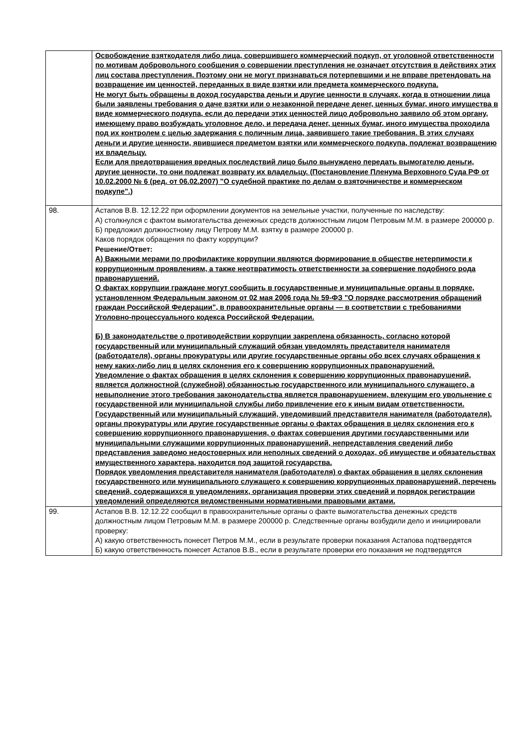| | Освобождение взяткодателя либо лица, совершившего коммерческий подкуп, от уголовной ответственности по мотивам добровольного сообщения о совершении преступления не означает отсутствия в действиях этих лиц состава преступления. Поэтому они не могут признаваться потерпевшими и не вправе претендовать на возвращение им ценностей, переданных в виде взятки или предмета коммерческого подкупа. Не могут быть обращены в доход государства деньги и другие ценности в случаях, когда в отношении лица были заявлены требования о даче взятки или о незаконной передаче денег, ценных бумаг, иного имущества в виде коммерческого подкупа, если до передачи этих ценностей лицо добровольно заявило об этом органу, имеющему право возбуждать уголовное дело, и передача денег, ценных бумаг, иного имущества проходила под их контролем с целью задержания с поличным лица, заявившего такие требования. В этих случаях деньги и другие ценности, явившиеся предметом взятки или коммерческого подкупа, подлежат возвращению их владельцу. Если для предотвращения вредных последствий лицо было вынуждено передать вымогателю деньги, другие ценности, то они подлежат возврату их владельцу. (Постановление Пленума Верховного Суда РФ от 10.02.2000 № 6 (ред. от 06.02.2007) "О судебной практике по делам о взяточничестве и коммерческом подкупе".) |
| 98. | Астапов В.В. 12.12.22 при оформлении документов на земельные участки, полученные по наследству: А) столкнулся с фактом вымогательства денежных средств должностным лицом Петровым М.М. в размере 200000 р. Б) предложил должностному лицу Петрову М.М. взятку в размере 200000 р. Каков порядок обращения по факту коррупции? Решение/Ответ: А) Важными мерами по профилактике коррупции являются формирование в обществе нетерпимости к коррупционным проявлениям, а также неотвратимость ответственности за совершение подобного рода правонарушений. О фактах коррупции граждане могут сообщить в государственные и муниципальные органы в порядке, установленном Федеральным законом от 02 мая 2006 года № 59-ФЗ "О порядке рассмотрения обращений граждан Российской Федерации", в правоохранительные органы — в соответствии с требованиями Уголовно-процессуального кодекса Российской Федерации. Б) В законодательстве о противодействии коррупции закреплена обязанность, согласно которой государственный или муниципальный служащий обязан уведомлять представителя нанимателя (работодателя), органы прокуратуры или другие государственные органы обо всех случаях обращения к нему каких-либо лиц в целях склонения его к совершению коррупционных правонарушений. Уведомление о фактах обращения в целях склонения к совершению коррупционных правонарушений, является должностной (служебной) обязанностью государственного или муниципального служащего, а невыполнение этого требования законодательства является правонарушением, влекущим его увольнение с государственной или муниципальной службы либо привлечение его к иным видам ответственности. Государственный или муниципальный служащий, уведомивший представителя нанимателя (работодателя), органы прокуратуры или другие государственные органы о фактах обращения в целях склонения его к совершению коррупционного правонарушения, о фактах совершения другими государственными или муниципальными служащими коррупционных правонарушений, непредставления сведений либо представления заведомо недостоверных или неполных сведений о доходах, об имуществе и обязательствах имущественного характера, находится под защитой государства. Порядок уведомления представителя нанимателя (работодателя) о фактах обращения в целях склонения государственного или муниципального служащего к совершению коррупционных правонарушений, перечень сведений, содержащихся в уведомлениях, организация проверки этих сведений и порядок регистрации уведомлений определяются ведомственными нормативными правовыми актами. |
| 99. | Астапов В.В. 12.12.22 сообщил в правоохранительные органы о факте вымогательства денежных средств должностным лицом Петровым М.М. в размере 200000 р. Следственные органы возбудили дело и инициировали проверку: А) какую ответственность понесет Петров М.М., если в результате проверки показания Астапова подтвердятся Б) какую ответственность понесет Астапов В.В., если в результате проверки его показания не подтвердятся |